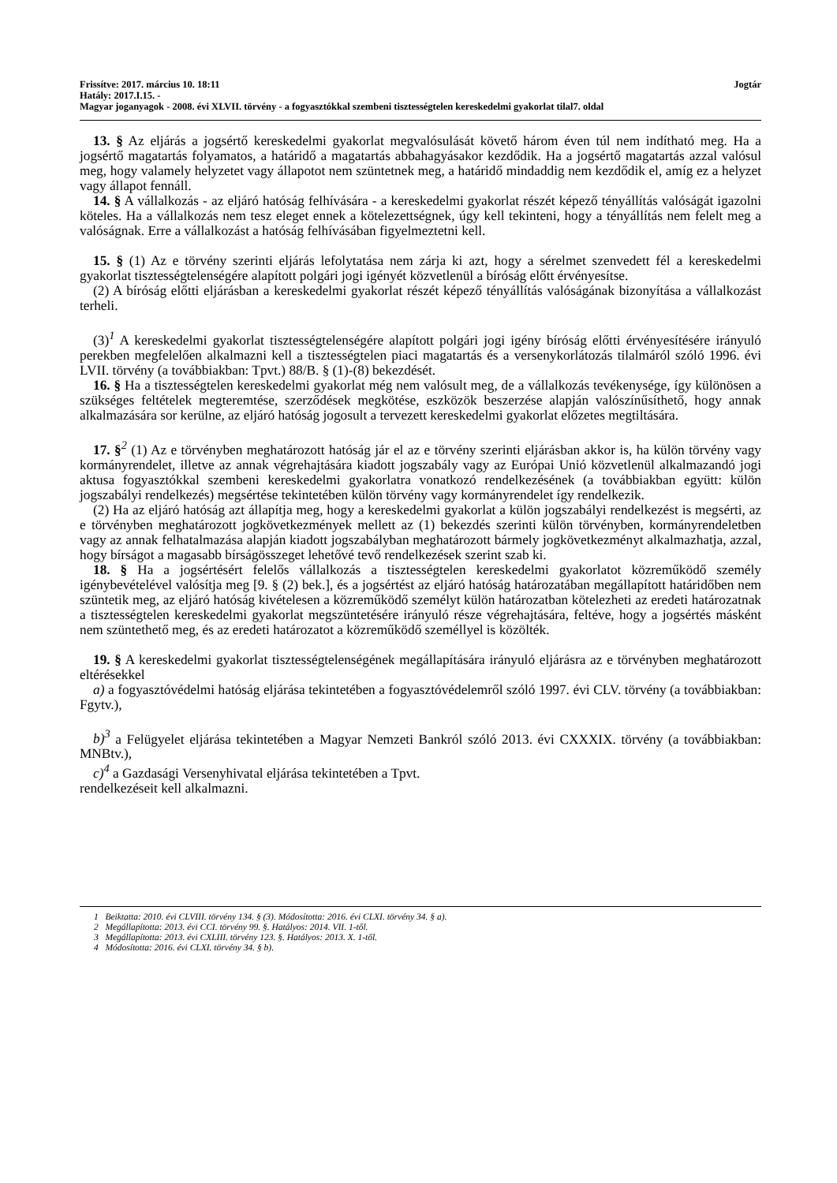Frissítve: 2017. március 10. 18:11 Jogtár
Hatály: 2017.I.15. -
Magyar joganyagok - 2008. évi XLVII. törvény - a fogyasztókkal szembeni tisztességtelen kereskedelmi gyakorlat tilal7. oldal
13. § Az eljárás a jogsértő kereskedelmi gyakorlat megvalósulását követő három éven túl nem indítható meg. Ha a jogsértő magatartás folyamatos, a határidő a magatartás abbahagyásakor kezdődik. Ha a jogsértő magatartás azzal valósul meg, hogy valamely helyzetet vagy állapotot nem szüntetnek meg, a határidő mindaddig nem kezdődik el, amíg ez a helyzet vagy állapot fennáll.
14. § A vállalkozás - az eljáró hatóság felhívására - a kereskedelmi gyakorlat részét képező tényállítás valóságát igazolni köteles. Ha a vállalkozás nem tesz eleget ennek a kötelezettségnek, úgy kell tekinteni, hogy a tényállítás nem felelt meg a valóságnak. Erre a vállalkozást a hatóság felhívásában figyelmeztetni kell.
15. § (1) Az e törvény szerinti eljárás lefolytatása nem zárja ki azt, hogy a sérelmet szenvedett fél a kereskedelmi gyakorlat tisztességtelenségére alapított polgári jogi igényét közvetlenül a bíróság előtt érvényesítse.
(2) A bíróság előtti eljárásban a kereskedelmi gyakorlat részét képező tényállítás valóságának bizonyítása a vállalkozást terheli.
(3)<sup>1</sup> A kereskedelmi gyakorlat tisztességtelenségére alapított polgári jogi igény bíróság előtti érvényesítésére irányuló perekben megfelelően alkalmazni kell a tisztességtelen piaci magatartás és a versenykorlátozás tilalmáról szóló 1996. évi LVII. törvény (a továbbiakban: Tpvt.) 88/B. § (1)-(8) bekezdését.
16. § Ha a tisztességtelen kereskedelmi gyakorlat még nem valósult meg, de a vállalkozás tevékenysége, így különösen a szükséges feltételek megteremtése, szerződések megkötése, eszközök beszerzése alapján valószínűsíthető, hogy annak alkalmazására sor kerülne, az eljáró hatóság jogosult a tervezett kereskedelmi gyakorlat előzetes megtiltására.
17. §<sup>2</sup> (1) Az e törvényben meghatározott hatóság jár el az e törvény szerinti eljárásban akkor is, ha külön törvény vagy kormányrendelet, illetve az annak végrehajtására kiadott jogszabály vagy az Európai Unió közvetlenül alkalmazandó jogi aktusa fogyasztókkal szembeni kereskedelmi gyakorlatra vonatkozó rendelkezésének (a továbbiakban együtt: külön jogszabályi rendelkezés) megsértése tekintetében külön törvény vagy kormányrendelet így rendelkezik.
(2) Ha az eljáró hatóság azt állapítja meg, hogy a kereskedelmi gyakorlat a külön jogszabályi rendelkezést is megsérti, az e törvényben meghatározott jogkövetkezmények mellett az (1) bekezdés szerinti külön törvényben, kormányrendeletben vagy az annak felhatalmazása alapján kiadott jogszabályban meghatározott bármely jogkövetkezményt alkalmazhatja, azzal, hogy bírságot a magasabb bírságösszeget lehetővé tevő rendelkezések szerint szab ki.
18. § Ha a jogsértésért felelős vállalkozás a tisztességtelen kereskedelmi gyakorlatot közreműködő személy igénybevételével valósítja meg [9. § (2) bek.], és a jogsértést az eljáró hatóság határozatában megállapított határidőben nem szüntetik meg, az eljáró hatóság kivételesen a közreműködő személyt külön határozatban kötelezheti az eredeti határozatnak a tisztességtelen kereskedelmi gyakorlat megszüntetésére irányuló része végrehajtására, feltéve, hogy a jogsértés másként nem szüntethető meg, és az eredeti határozatot a közreműködő személlyel is közölték.
19. § A kereskedelmi gyakorlat tisztességtelenségének megállapítására irányuló eljárásra az e törvényben meghatározott eltérésekkel
a) a fogyasztóvédelmi hatóság eljárása tekintetében a fogyasztóvédelemről szóló 1997. évi CLV. törvény (a továbbiakban: Fgytv.),
b)<sup>3</sup> a Felügyelet eljárása tekintetében a Magyar Nemzeti Bankról szóló 2013. évi CXXXIX. törvény (a továbbiakban: MNBtv.),
c)<sup>4</sup> a Gazdasági Versenyhivatal eljárása tekintetében a Tpvt.
rendelkezéseit kell alkalmazni.
1 Beiktatta: 2010. évi CLVIII. törvény 134. § (3). Módosította: 2016. évi CLXI. törvény 34. § a).
2 Megállapította: 2013. évi CCI. törvény 99. §. Hatályos: 2014. VII. 1-től.
3 Megállapította: 2013. évi CXLIII. törvény 123. §. Hatályos: 2013. X. 1-től.
4 Módosította: 2016. évi CLXI. törvény 34. § b).